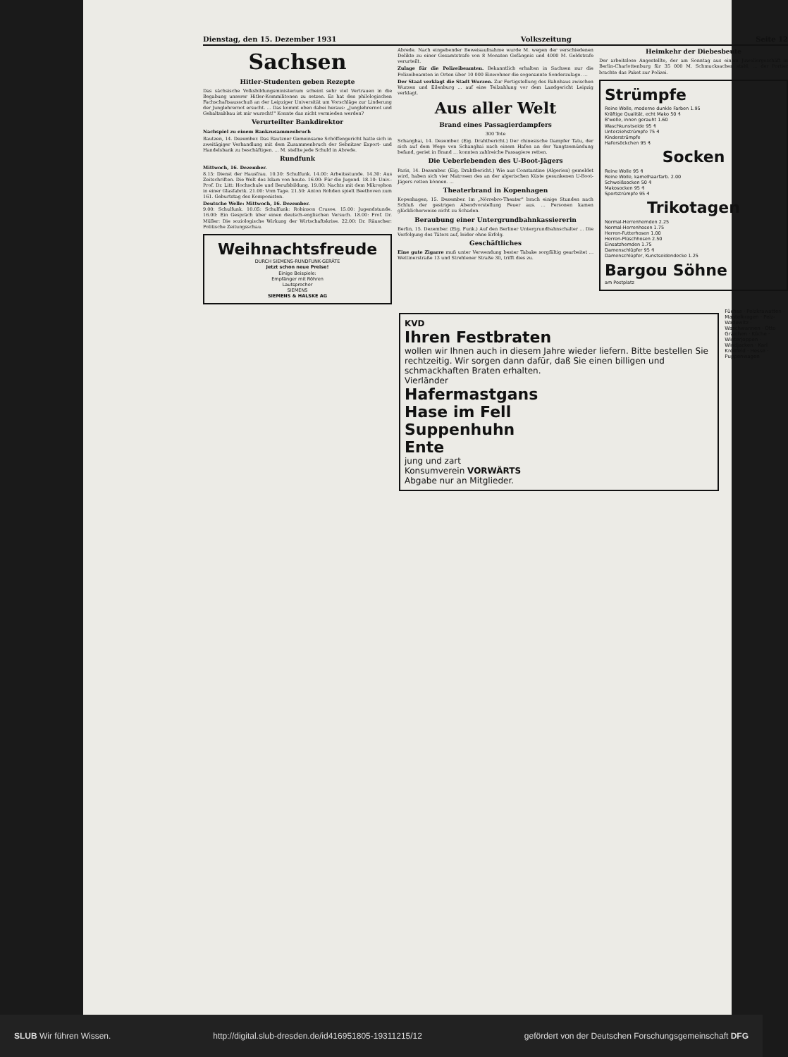Dienstag, den 15. Dezember 1931 Volkszeitung Seite 12
Sachsen
Hitler-Studenten geben Rezepte
Das sächsische Volksbildungsministerium scheint sehr viel Vertrauen in die Begabung unserer Hitler-Kommilitonen zu setzen. Es hat den philologischen Fachschaftsausschuß an der Leipziger Universität um Vorschläge zur Linderung der Junglehrernot ersucht. ... Das kommt eben dabei heraus: „Junglehrernot und Gehaltsabbau ist mir wurscht!" Konnte das nicht vermieden werden?
Verurteilter Bankdirektor
Nachspiel zu einem Bankzusammenbruch
Bautzen, 14. Dezember. Das Bautzner Gemeinsame Schöffengericht hatte sich in zweitägiger Verhandlung mit dem Zusammenbruch der Sebnitzer Export- und Handelsbank zu beschäftigen. ... M. stellte jede Schuld in Abrede.
Rundfunk
Mittwoch, 16. Dezember.
8.15: Dienst der Hausfrau. 10.30: Schulfunk. 14.00: Arbeitsstunde. 14.30: Aus Zeitschriften. Die Welt des Islam von heute. 16.00: Für die Jugend. 18.10: Univ.-Prof. Dr. Litt: Hochschule und Berufsbildung. 19.00: Nachts mit dem Mikrophon in einer Glasfabrik. 21.00: Vom Tage. 21.50: Anton Rohden spielt Beethoven zum 161. Geburtstag des Komponisten.
Deutsche Welle: Mittwoch, 16. Dezember.
9.00: Schulfunk. 10.05: Schulfunk: Robinson Crusoe. 15.00: Jugendstunde. 16.00: Ein Gespräch über einen deutsch-englischen Versuch. 18.00: Prof. Dr. Müller: Die soziologische Wirkung der Wirtschaftskrise. 22.00: Dr. Räuscher: Politische Zeitungsschau.
Weihnachtsfreude
DURCH SIEMENS-RUNDFUNK-GERÄTE
Jetzt schon neue Preise!
Einige Beispiele:
Empfänger mit Röhren
Lautsprecher
SIEMENS
SIEMENS & HALSKE AG
Abrede. Nach eingehender Beweisaufnahme wurde M. wegen der verschiedenen Delikte zu einer Gesamtstrafe von 8 Monaten Gefängnis und 4000 M. Geldstrafe verurteilt.
Zulage für die Polizeibeamten. Bekanntlich erhalten in Sachsen nur die Polizeibeamten in Orten über 10 000 Einwohner die sogenannte Sonderzulage. ...
Der Staat verklagt die Stadt Wurzen. Zur Fertigstellung des Bahnhaus zwischen Wurzen und Eilenburg ... auf eine Teilzahlung vor dem Landgericht Leipzig verklagt.
Aus aller Welt
Brand eines Passagierdampfers
300 Tote
Schanghai, 14. Dezember. (Eig. Drahtbericht.) Der chinesische Dampfer Tatu, der sich auf dem Wege von Schanghai nach einem Hafen an der Yangtsemündung befand, geriet in Brand ... konnten zahlreiche Passagiere retten.
Die Ueberlebenden des U-Boot-Jägers
Paris, 14. Dezember. (Eig. Drahtbericht.) Wie aus Constantine (Algerien) gemeldet wird, haben sich vier Matrosen des an der algerischen Küste gesunkenen U-Boot-Jägers retten können. ...
Theaterbrand in Kopenhagen
Kopenhagen, 15. Dezember. Im „Nörrebro-Theater" brach einige Stunden nach Schluß der gestrigen Abendvorstellung Feuer aus. ... Personen kamen glücklicherweise nicht zu Schaden.
Beraubung einer Untergrundbahnkassiererin
Berlin, 15. Dezember. (Eig. Funk.) Auf den Berliner Untergrundbahnschalter ... Die Verfolgung des Täters auf, leider ohne Erfolg.
Geschäftliches
Eine gute Zigarre muß unter Verwendung bester Tabake sorgfältig gearbeitet ... Wettinerstraße 13 und Strehlener Straße 30, trifft dies zu.
Heimkehr der Diebesbeute
Der arbeitslose Angestellte, der am Sonntag aus einem Juweliergeschäft in Berlin-Charlottenburg für 35 000 M. Schmucksachen stahl, ... der Portier brachte das Paket zur Polizei.
Strümpfe
Reine Wolle, moderne dunkle Farben 1.95
Kräftige Qualität, echt Mako 50 ₰
B'wolle, innen gerauht 1.60
Waschkunstseide 95 ₰
Unterziehstrümpfe 75 ₰
Kinderstrümpfe
Hafersöckchen 95 ₰
Socken
Reine Wolle 95 ₰
Reine Wolle, kamelhaarfarb. 2.00
Schweißsocken 50 ₰
Makosocken 95 ₰
Sportstrümpfe 95 ₰
Trikotagen
Normal-Herrenhemden 2.25
Normal-Herrenhosen 1.75
Herren-Futterhosen 1.00
Herren-Plüschhosen 2.50
Einsatzhemden 1.75
Damenschlüpfer 95 ₰
Damenschlüpfer, Kunstseidendecke 1.25
Bargou Söhne
am Postplatz
KVD
Ihren Festbraten
wollen wir Ihnen auch in diesem Jahre wieder liefern. Bitte bestellen Sie rechtzeitig. Wir sorgen dann dafür, daß Sie einen billigen und schmackhaften Braten erhalten.
Vierländer
Hafermastgans
Hase im Fell
Suppenhuhn
Ente
jung und zart
Konsumverein VORWÄRTS
Abgabe nur an Mitglieder.
Füchse · Pelzkrawatten · Mantelkragen · Pelz-Wadewitz · Waschwannen · Otto Graichen · Küche · Winterjoppen · Windjacken · Karl Kreitfeld · Hesse · Puppenwagen
SLUB Wir führen Wissen. http://digital.slub-dresden.de/id416951805-19311215/12 gefördert von der Deutschen Forschungsgemeinschaft DFG